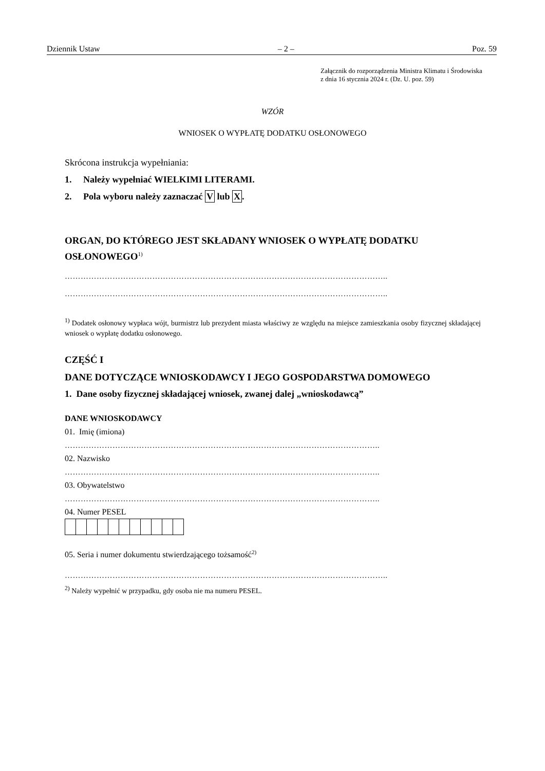Dziennik Ustaw – 2 – Poz. 59
Załącznik do rozporządzenia Ministra Klimatu i Środowiska
z dnia 16 stycznia 2024 r. (Dz. U. poz. 59)
WZÓR
WNIOSEK O WYPŁATĘ DODATKU OSŁONOWEGO
Skrócona instrukcja wypełniania:
1. Należy wypełniać WIELKIMI LITERAMI.
2. Pola wyboru należy zaznaczać V lub X.
ORGAN, DO KTÓREGO JEST SKŁADANY WNIOSEK O WYPŁATĘ DODATKU OSŁONOWEGO<sup>1)</sup>
…………………………………………………………………………………………………………..
…………………………………………………………………………………………………………..
<sup>1)</sup> Dodatek osłonowy wypłaca wójt, burmistrz lub prezydent miasta właściwy ze względu na miejsce zamieszkania osoby fizycznej składającej wniosek o wypłatę dodatku osłonowego.
CZĘŚĆ I
DANE DOTYCZĄCE WNIOSKODAWCY I JEGO GOSPODARSTWA DOMOWEGO
1. Dane osoby fizycznej składającej wniosek, zwanej dalej „wnioskodawcą”
DANE WNIOSKODAWCY
01. Imię (imiona)
………………………………………………………………………………………………………..
02. Nazwisko
………………………………………………………………………………………………………..
03. Obywatelstwo
………………………………………………………………………………………………………..
04. Numer PESEL
05. Seria i numer dokumentu stwierdzającego tożsamość<sup>2)</sup>
…………………………………………………………………………………………………………..
<sup>2)</sup> Należy wypełnić w przypadku, gdy osoba nie ma numeru PESEL.